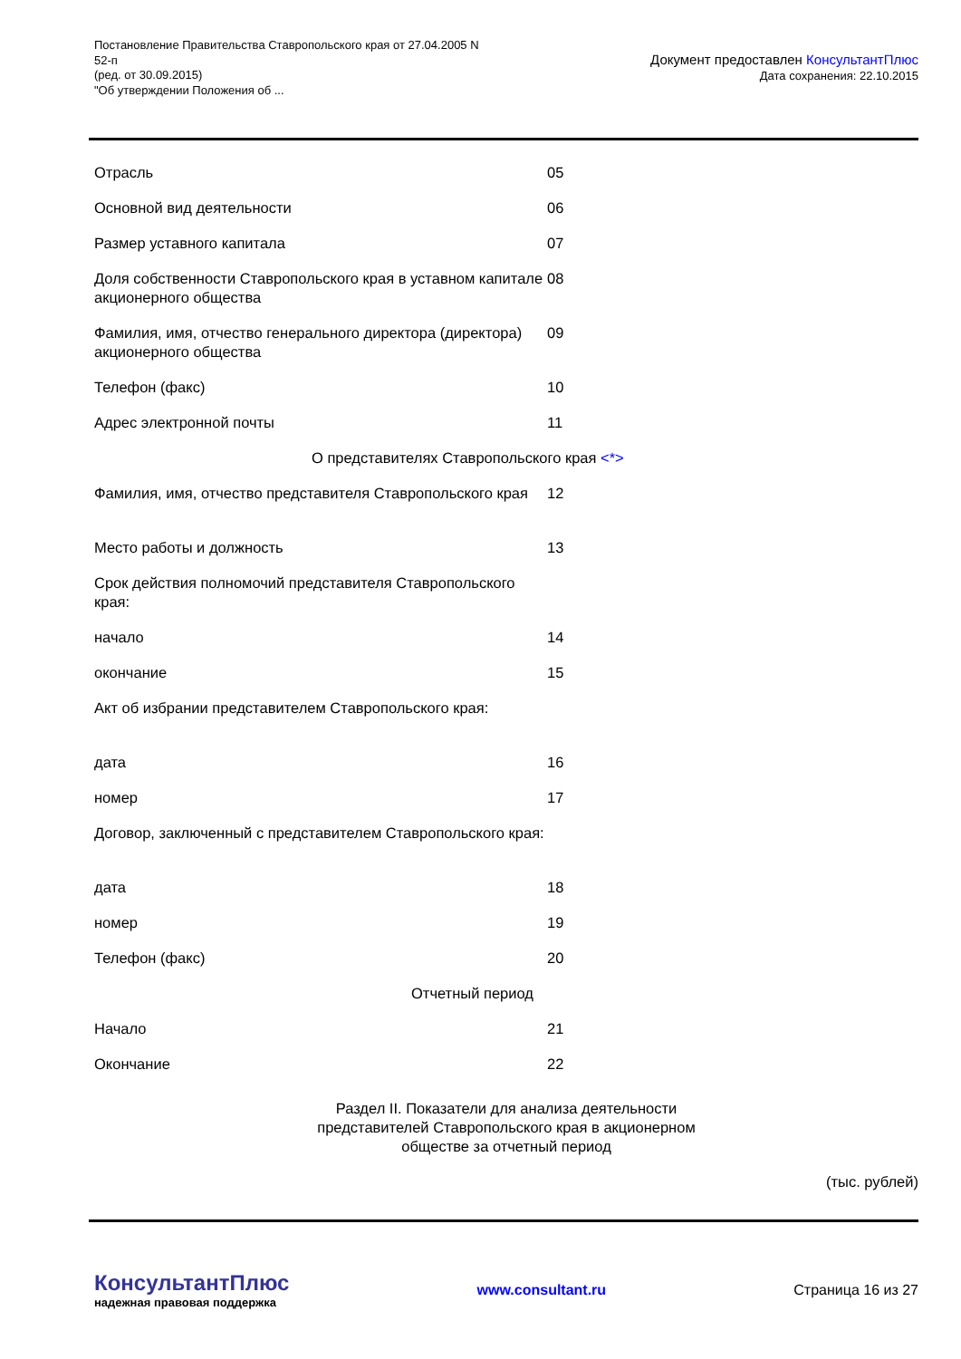Постановление Правительства Ставропольского края от 27.04.2005 N
52-п
(ред. от 30.09.2015)
"Об утверждении Положения об ...
Документ предоставлен КонсультантПлюс
Дата сохранения: 22.10.2015
| Отрасль | 05 |
| Основной вид деятельности | 06 |
| Размер уставного капитала | 07 |
| Доля собственности Ставропольского края в уставном капитале акционерного общества | 08 |
| Фамилия, имя, отчество генерального директора (директора) акционерного общества | 09 |
| Телефон (факс) | 10 |
| Адрес электронной почты | 11 |
| О представителях Ставропольского края <*> | |
| Фамилия, имя, отчество представителя Ставропольского края | 12 |
| Место работы и должность | 13 |
| Срок действия полномочий представителя Ставропольского края: | |
| начало | 14 |
| окончание | 15 |
| Акт об избрании представителем Ставропольского края: | |
| дата | 16 |
| номер | 17 |
| Договор, заключенный с представителем Ставропольского края: | |
| дата | 18 |
| номер | 19 |
| Телефон (факс) | 20 |
| Отчетный период | |
| Начало | 21 |
| Окончание | 22 |
Раздел II. Показатели для анализа деятельности
представителей Ставропольского края в акционерном
обществе за отчетный период
(тыс. рублей)
КонсультантПлюс
надежная правовая поддержка
www.consultant.ru Страница 16 из 27